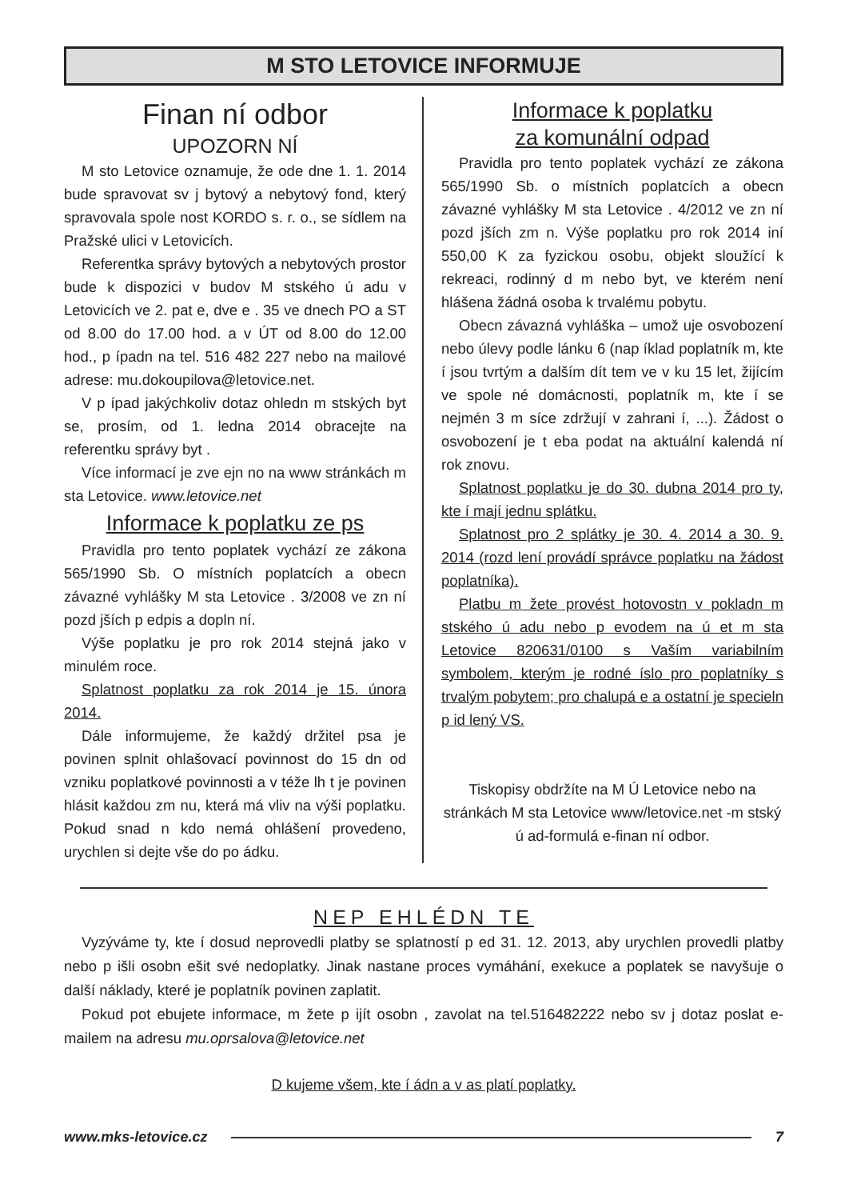M STO LETOVICE INFORMUJE
Finan ní odbor
UPOZORN NÍ
M sto Letovice oznamuje, že ode dne 1. 1. 2014 bude spravovat sv j bytový a nebytový fond, který spravovala spole nost KORDO s. r. o., se sídlem na Pražské ulici v Letovicích.
Referentka správy bytových a nebytových prostor bude k dispozici v budov M stského ú adu v Letovicích ve 2. pat e, dve e . 35 ve dnech PO a ST od 8.00 do 17.00 hod. a v ÚT od 8.00 do 12.00 hod., p ípadn na tel. 516 482 227 nebo na mailové adrese: mu.dokoupilova@letovice.net.
V p ípad jakýchkoliv dotaz ohledn m stských byt se, prosím, od 1. ledna 2014 obracejte na referentku správy byt .
Více informací je zve ejn no na www stránkách m sta Letovice. www.letovice.net
Informace k poplatku ze ps
Pravidla pro tento poplatek vychází ze zákona 565/1990 Sb. O místních poplatcích a obecn závazné vyhlášky M sta Letovice . 3/2008 ve zn ní pozd jších p edpis a dopln ní.
Výše poplatku je pro rok 2014 stejná jako v minulém roce.
Splatnost poplatku za rok 2014 je 15. února 2014.
Dále informujeme, že každý držitel psa je povinen splnit ohlašovací povinnost do 15 dn od vzniku poplatkové povinnosti a v téže lh t je povinen hlásit každou zm nu, která má vliv na výši poplatku. Pokud snad n kdo nemá ohlášení provedeno, urychlen si dejte vše do po ádku.
Informace k poplatku
za komunální odpad
Pravidla pro tento poplatek vychází ze zákona 565/1990 Sb. o místních poplatcích a obecn závazné vyhlášky M sta Letovice . 4/2012 ve zn ní pozd jších zm n. Výše poplatku pro rok 2014 iní 550,00 K za fyzickou osobu, objekt sloužící k rekreaci, rodinný d m nebo byt, ve kterém není hlášena žádná osoba k trvalému pobytu.
Obecn závazná vyhláška – umož uje osvobození nebo úlevy podle lánku 6 (nap íklad poplatník m, kte í jsou tvrtým a dalším dít tem ve v ku 15 let, žijícím ve spole né domácnosti, poplatník m, kte í se nejmén 3 m síce zdržují v zahrani í, ...). Žádost o osvobození je t eba podat na aktuální kalendá ní rok znovu.
Splatnost poplatku je do 30. dubna 2014 pro ty, kte í mají jednu splátku.
Splatnost pro 2 splátky je 30. 4. 2014 a 30. 9. 2014 (rozd lení provádí správce poplatku na žádost poplatníka).
Platbu m žete provést hotovostn v pokladn m stského ú adu nebo p evodem na ú et m sta Letovice 820631/0100 s Vaším variabilním symbolem, kterým je rodné íslo pro poplatníky s trvalým pobytem; pro chalupá e a ostatní je specieln p id lený VS.
Tiskopisy obdržíte na M Ú Letovice nebo na stránkách M sta Letovice www/letovice.net -m stský ú ad-formulá e-finan ní odbor.
NEP EHLÉDN TE
Vyzýváme ty, kte í dosud neprovedli platby se splatností p ed 31. 12. 2013, aby urychlen provedli platby nebo p išli osobn ešit své nedoplatky. Jinak nastane proces vymáhání, exekuce a poplatek se navyšuje o další náklady, které je poplatník povinen zaplatit.
Pokud pot ebujete informace, m žete p ijít osobn , zavolat na tel.516482222 nebo sv j dotaz poslat e-mailem na adresu mu.oprsalova@letovice.net
D kujeme všem, kte í ádn a v as platí poplatky.
www.mks-letovice.cz 7